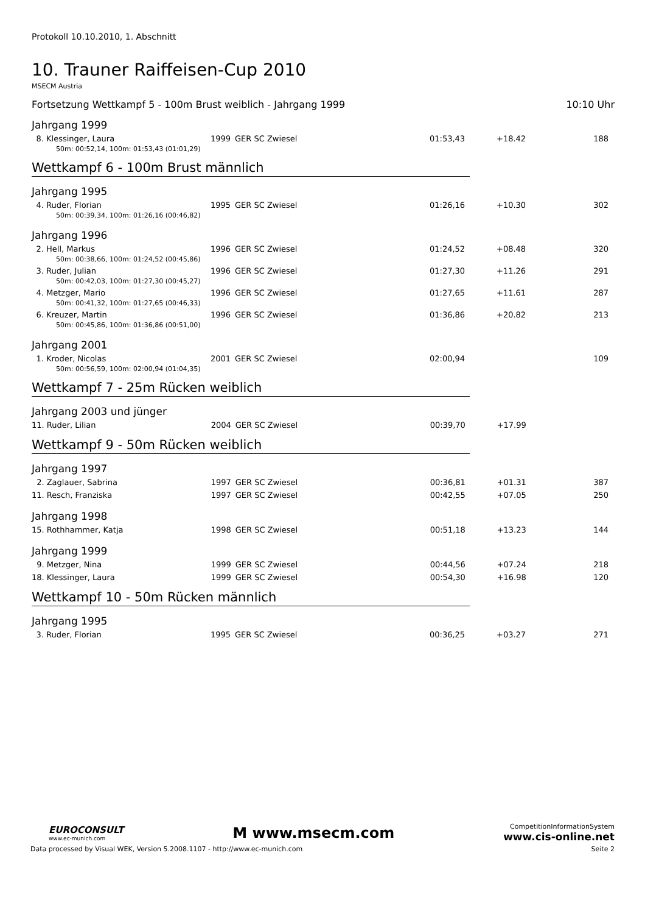Protokoll 10.10.2010, 1. Abschnitt
10. Trauner Raiffeisen-Cup 2010
MSECM Austria
Fortsetzung Wettkampf 5 - 100m Brust weiblich - Jahrgang 1999 10:10 Uhr
Jahrgang 1999
| 8. | Klessinger, Laura | 1999 | GER SC Zwiesel | 01:53,43 | +18.42 | 188 |
| 50m: 00:52,14, 100m: 01:53,43 (01:01,29) | | | | | | |
Wettkampf 6 - 100m Brust männlich
Jahrgang 1995
| 4. | Ruder, Florian | 1995 | GER SC Zwiesel | 01:26,16 | +10.30 | 302 |
| 50m: 00:39,34, 100m: 01:26,16 (00:46,82) | | | | | | |
Jahrgang 1996
| 2. | Hell, Markus | 1996 | GER SC Zwiesel | 01:24,52 | +08.48 | 320 |
| 50m: 00:38,66, 100m: 01:24,52 (00:45,86) | | | | | | |
| 3. | Ruder, Julian | 1996 | GER SC Zwiesel | 01:27,30 | +11.26 | 291 |
| 50m: 00:42,03, 100m: 01:27,30 (00:45,27) | | | | | | |
| 4. | Metzger, Mario | 1996 | GER SC Zwiesel | 01:27,65 | +11.61 | 287 |
| 50m: 00:41,32, 100m: 01:27,65 (00:46,33) | | | | | | |
| 6. | Kreuzer, Martin | 1996 | GER SC Zwiesel | 01:36,86 | +20.82 | 213 |
| 50m: 00:45,86, 100m: 01:36,86 (00:51,00) | | | | | | |
Jahrgang 2001
| 1. | Kroder, Nicolas | 2001 | GER SC Zwiesel | 02:00,94 | | 109 |
| 50m: 00:56,59, 100m: 02:00,94 (01:04,35) | | | | | | |
Wettkampf 7 - 25m Rücken weiblich
Jahrgang 2003 und jünger
| 11. | Ruder, Lilian | 2004 | GER SC Zwiesel | 00:39,70 | +17.99 | |
Wettkampf 9 - 50m Rücken weiblich
Jahrgang 1997
| 2. | Zaglauer, Sabrina | 1997 | GER SC Zwiesel | 00:36,81 | +01.31 | 387 |
| 11. | Resch, Franziska | 1997 | GER SC Zwiesel | 00:42,55 | +07.05 | 250 |
Jahrgang 1998
| 15. | Rothhammer, Katja | 1998 | GER SC Zwiesel | 00:51,18 | +13.23 | 144 |
Jahrgang 1999
| 9. | Metzger, Nina | 1999 | GER SC Zwiesel | 00:44,56 | +07.24 | 218 |
| 18. | Klessinger, Laura | 1999 | GER SC Zwiesel | 00:54,30 | +16.98 | 120 |
Wettkampf 10 - 50m Rücken männlich
Jahrgang 1995
| 3. | Ruder, Florian | 1995 | GER SC Zwiesel | 00:36,25 | +03.27 | 271 |
EUROCONSULT
www.ec-munich.com
M www.msecm.com
CompetitionInformationSystem
www.cis-online.net
Data processed by Visual WEK, Version 5.2008.1107 - http://www.ec-munich.com Seite 2